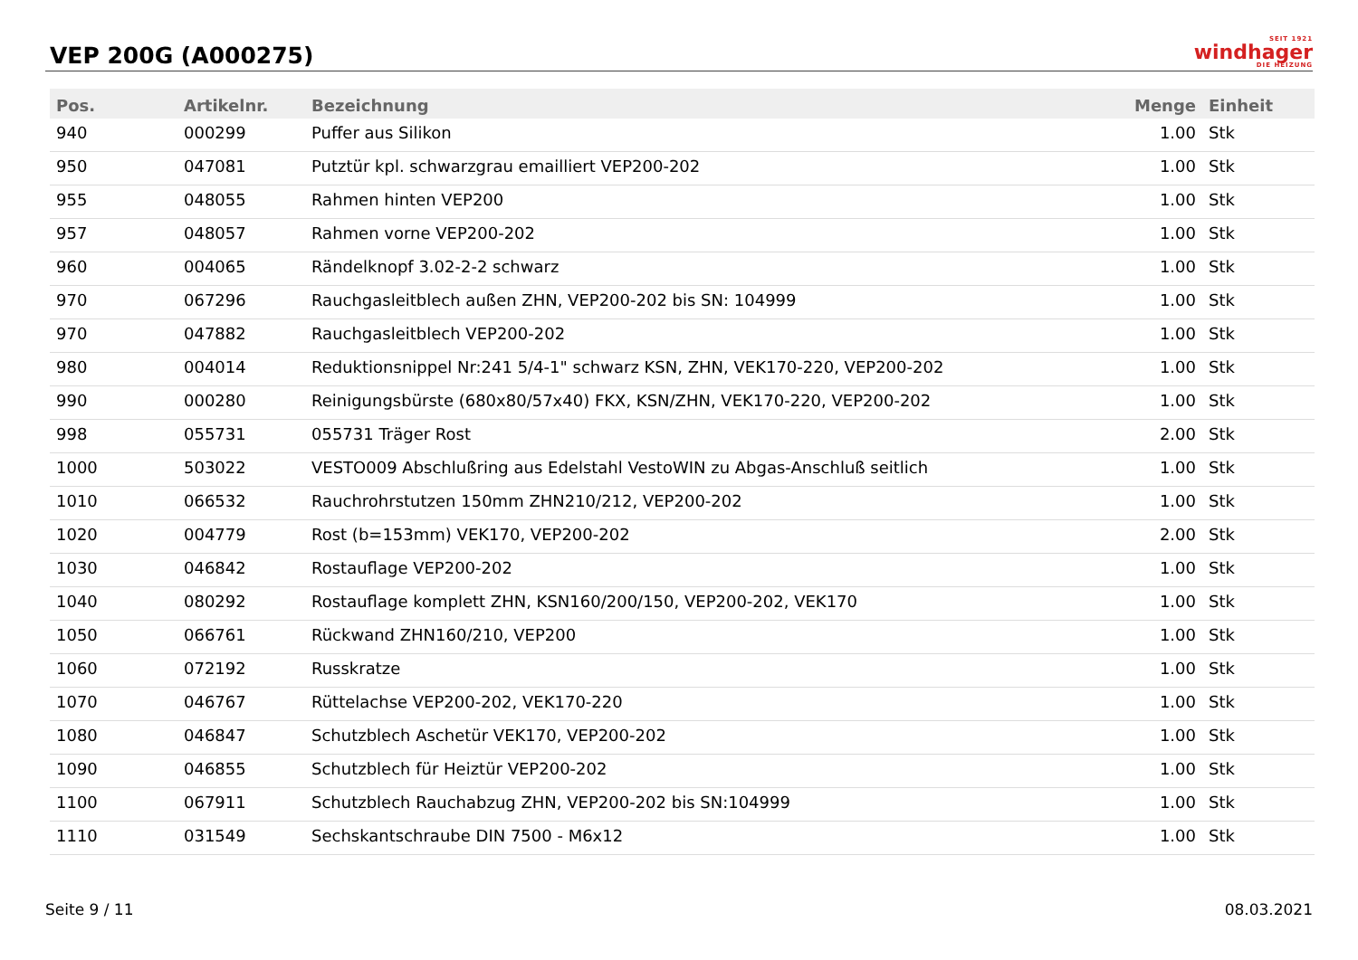VEP 200G (A000275)
SEIT 1921
windhager
DIE HEIZUNG
| Pos. | Artikelnr. | Bezeichnung | Menge | Einheit |
| --- | --- | --- | --- | --- |
| 940 | 000299 | Puffer aus Silikon | 1.00 | Stk |
| 950 | 047081 | Putztür kpl. schwarzgrau emailliert VEP200-202 | 1.00 | Stk |
| 955 | 048055 | Rahmen hinten VEP200 | 1.00 | Stk |
| 957 | 048057 | Rahmen vorne VEP200-202 | 1.00 | Stk |
| 960 | 004065 | Rändelknopf 3.02-2-2 schwarz | 1.00 | Stk |
| 970 | 067296 | Rauchgasleitblech außen ZHN, VEP200-202 bis SN: 104999 | 1.00 | Stk |
| 970 | 047882 | Rauchgasleitblech VEP200-202 | 1.00 | Stk |
| 980 | 004014 | Reduktionsnippel Nr:241 5/4-1" schwarz KSN, ZHN, VEK170-220, VEP200-202 | 1.00 | Stk |
| 990 | 000280 | Reinigungsbürste (680x80/57x40) FKX, KSN/ZHN, VEK170-220, VEP200-202 | 1.00 | Stk |
| 998 | 055731 | 055731 Träger Rost | 2.00 | Stk |
| 1000 | 503022 | VESTO009 Abschlußring aus Edelstahl VestoWIN zu Abgas-Anschluß seitlich | 1.00 | Stk |
| 1010 | 066532 | Rauchrohrstutzen 150mm ZHN210/212, VEP200-202 | 1.00 | Stk |
| 1020 | 004779 | Rost (b=153mm) VEK170, VEP200-202 | 2.00 | Stk |
| 1030 | 046842 | Rostauflage VEP200-202 | 1.00 | Stk |
| 1040 | 080292 | Rostauflage komplett ZHN, KSN160/200/150, VEP200-202, VEK170 | 1.00 | Stk |
| 1050 | 066761 | Rückwand ZHN160/210, VEP200 | 1.00 | Stk |
| 1060 | 072192 | Russkratze | 1.00 | Stk |
| 1070 | 046767 | Rüttelachse VEP200-202, VEK170-220 | 1.00 | Stk |
| 1080 | 046847 | Schutzblech Aschetür VEK170, VEP200-202 | 1.00 | Stk |
| 1090 | 046855 | Schutzblech für Heiztür VEP200-202 | 1.00 | Stk |
| 1100 | 067911 | Schutzblech Rauchabzug ZHN, VEP200-202 bis SN:104999 | 1.00 | Stk |
| 1110 | 031549 | Sechskantschraube DIN 7500 - M6x12 | 1.00 | Stk |
Seite 9 / 11 08.03.2021